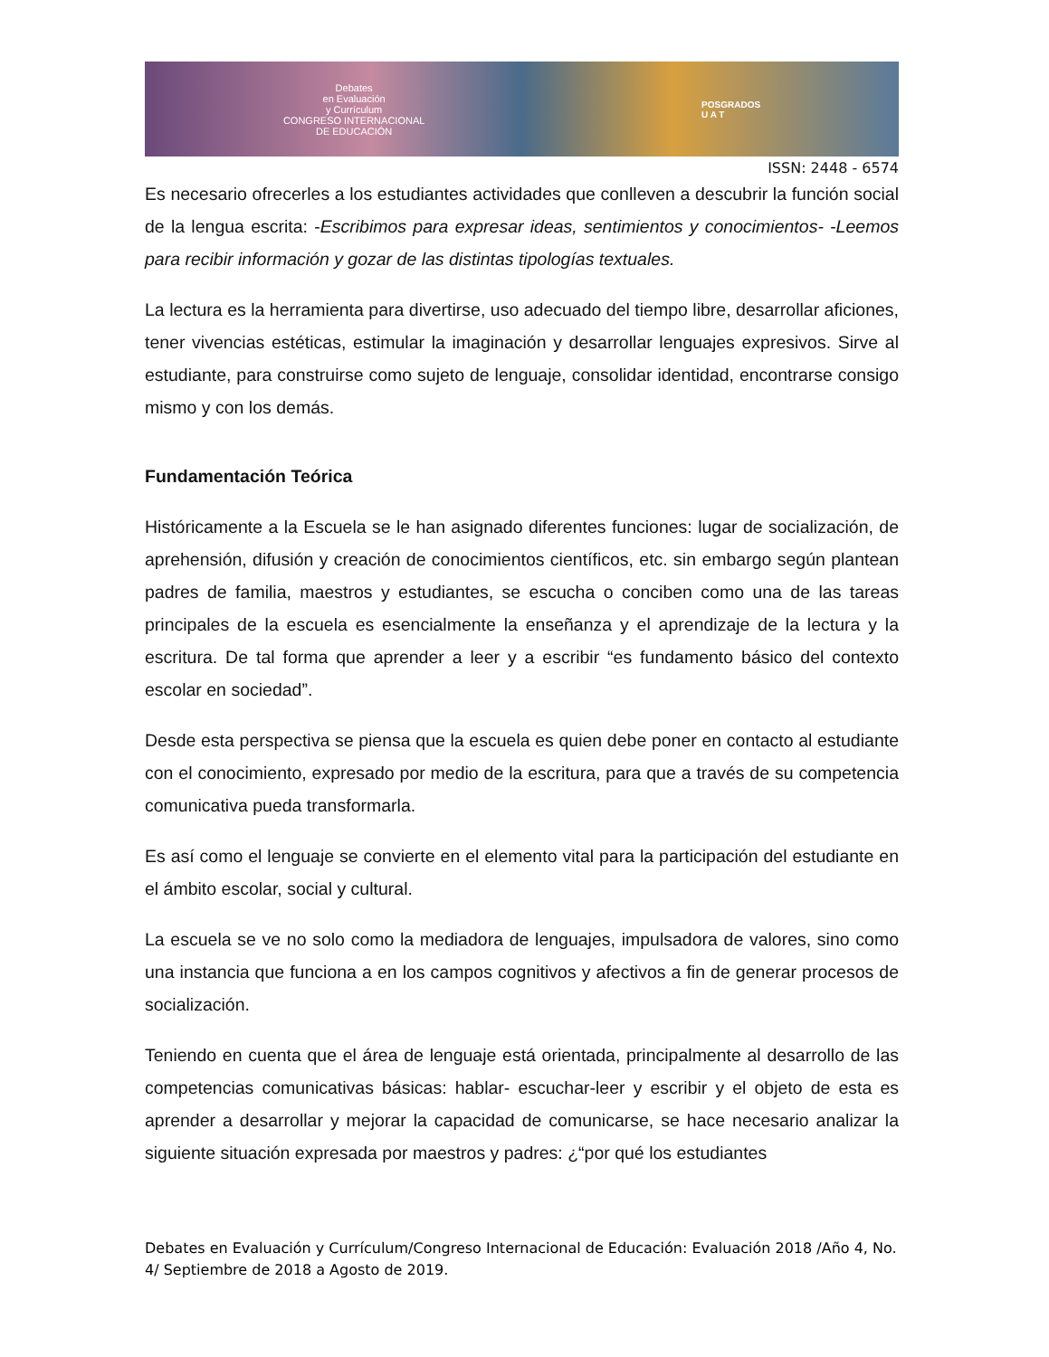Debates
en Evaluación
y Currículum
CONGRESO INTERNACIONAL
DE EDUCACIÓN
POSGRADOS
U A T
ISSN: 2448 - 6574
Es necesario ofrecerles a los estudiantes actividades que conlleven a descubrir la función social de la lengua escrita: -Escribimos para expresar ideas, sentimientos y conocimientos- -Leemos para recibir información y gozar de las distintas tipologías textuales.
La lectura es la herramienta para divertirse, uso adecuado del tiempo libre, desarrollar aficiones, tener vivencias estéticas, estimular la imaginación y desarrollar lenguajes expresivos. Sirve al estudiante, para construirse como sujeto de lenguaje, consolidar identidad, encontrarse consigo mismo y con los demás.
Fundamentación Teórica
Históricamente a la Escuela se le han asignado diferentes funciones: lugar de socialización, de aprehensión, difusión y creación de conocimientos científicos, etc. sin embargo según plantean padres de familia, maestros y estudiantes, se escucha o conciben como una de las tareas principales de la escuela es esencialmente la enseñanza y el aprendizaje de la lectura y la escritura. De tal forma que aprender a leer y a escribir “es fundamento básico del contexto escolar en sociedad”.
Desde esta perspectiva se piensa que la escuela es quien debe poner en contacto al estudiante con el conocimiento, expresado por medio de la escritura, para que a través de su competencia comunicativa pueda transformarla.
Es así como el lenguaje se convierte en el elemento vital para la participación del estudiante en el ámbito escolar, social y cultural.
La escuela se ve no solo como la mediadora de lenguajes, impulsadora de valores, sino como una instancia que funciona a en los campos cognitivos y afectivos a fin de generar procesos de socialización.
Teniendo en cuenta que el área de lenguaje está orientada, principalmente al desarrollo de las competencias comunicativas básicas: hablar- escuchar-leer y escribir y el objeto de esta es aprender a desarrollar y mejorar la capacidad de comunicarse, se hace necesario analizar la siguiente situación expresada por maestros y padres: ¿“por qué los estudiantes
Debates en Evaluación y Currículum/Congreso Internacional de Educación: Evaluación 2018 /Año 4, No. 4/ Septiembre de 2018 a Agosto de 2019.